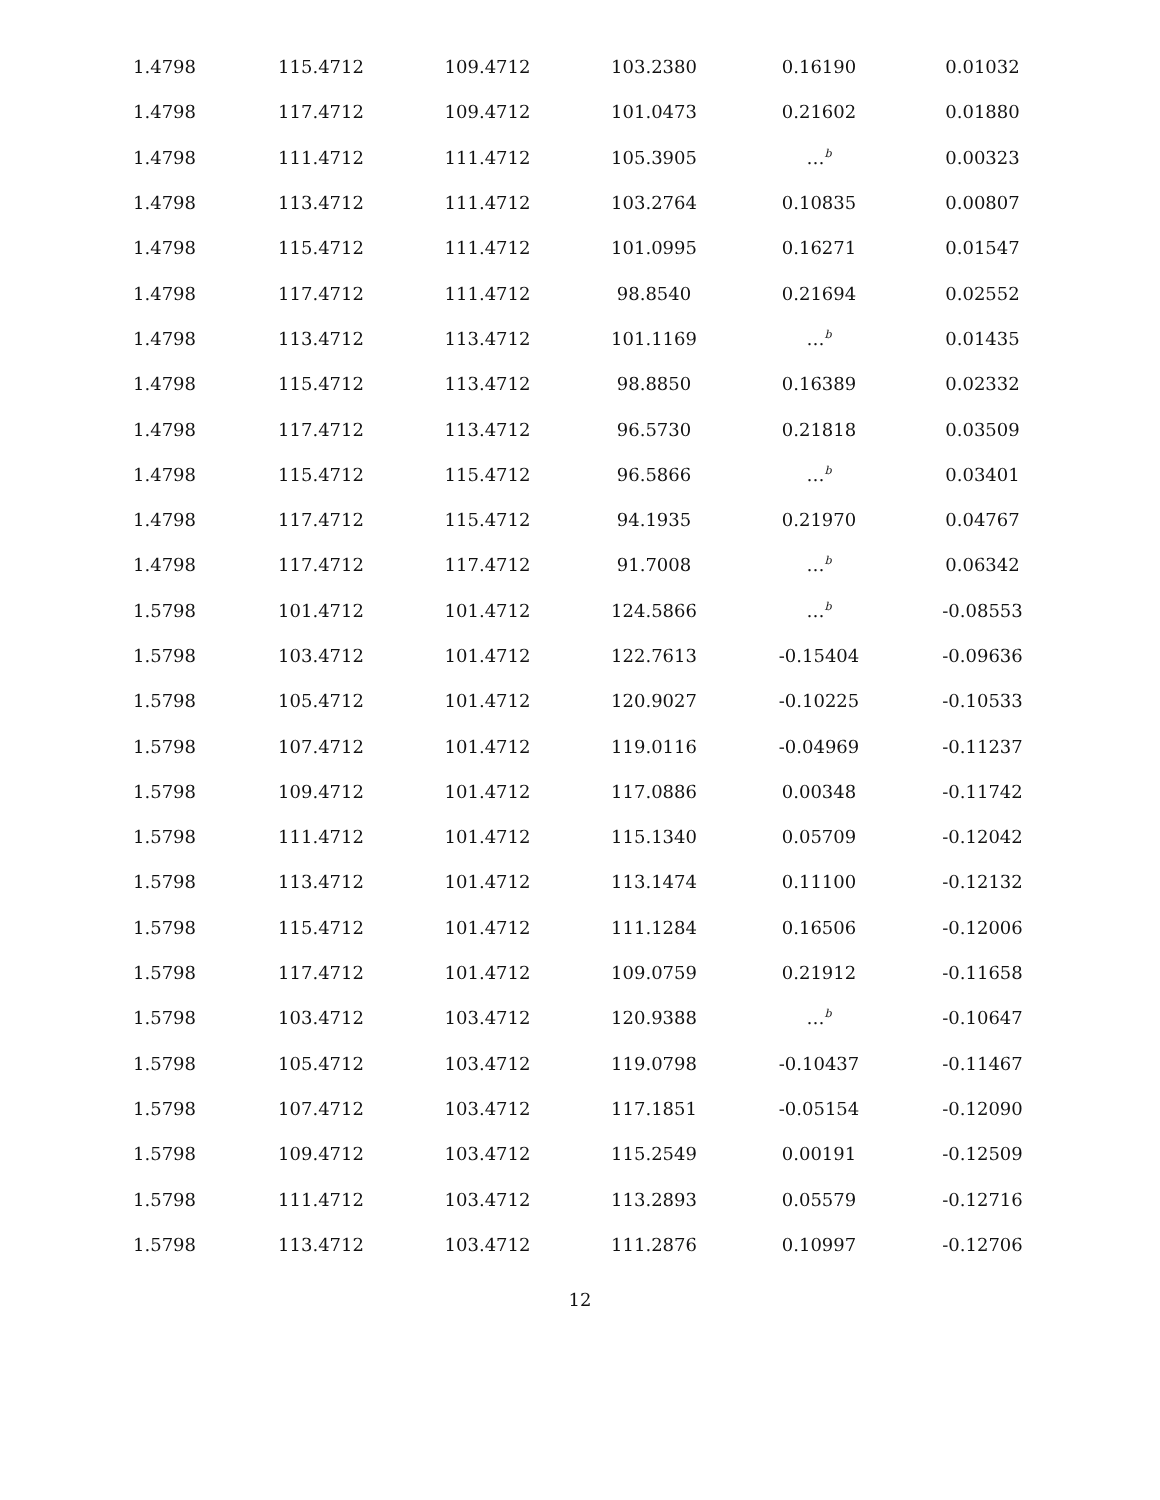| 1.4798 | 115.4712 | 109.4712 | 103.2380 | 0.16190 | 0.01032 |
| 1.4798 | 117.4712 | 109.4712 | 101.0473 | 0.21602 | 0.01880 |
| 1.4798 | 111.4712 | 111.4712 | 105.3905 | …<sup>b</sup> | 0.00323 |
| 1.4798 | 113.4712 | 111.4712 | 103.2764 | 0.10835 | 0.00807 |
| 1.4798 | 115.4712 | 111.4712 | 101.0995 | 0.16271 | 0.01547 |
| 1.4798 | 117.4712 | 111.4712 | 98.8540 | 0.21694 | 0.02552 |
| 1.4798 | 113.4712 | 113.4712 | 101.1169 | …<sup>b</sup> | 0.01435 |
| 1.4798 | 115.4712 | 113.4712 | 98.8850 | 0.16389 | 0.02332 |
| 1.4798 | 117.4712 | 113.4712 | 96.5730 | 0.21818 | 0.03509 |
| 1.4798 | 115.4712 | 115.4712 | 96.5866 | …<sup>b</sup> | 0.03401 |
| 1.4798 | 117.4712 | 115.4712 | 94.1935 | 0.21970 | 0.04767 |
| 1.4798 | 117.4712 | 117.4712 | 91.7008 | …<sup>b</sup> | 0.06342 |
| 1.5798 | 101.4712 | 101.4712 | 124.5866 | …<sup>b</sup> | -0.08553 |
| 1.5798 | 103.4712 | 101.4712 | 122.7613 | -0.15404 | -0.09636 |
| 1.5798 | 105.4712 | 101.4712 | 120.9027 | -0.10225 | -0.10533 |
| 1.5798 | 107.4712 | 101.4712 | 119.0116 | -0.04969 | -0.11237 |
| 1.5798 | 109.4712 | 101.4712 | 117.0886 | 0.00348 | -0.11742 |
| 1.5798 | 111.4712 | 101.4712 | 115.1340 | 0.05709 | -0.12042 |
| 1.5798 | 113.4712 | 101.4712 | 113.1474 | 0.11100 | -0.12132 |
| 1.5798 | 115.4712 | 101.4712 | 111.1284 | 0.16506 | -0.12006 |
| 1.5798 | 117.4712 | 101.4712 | 109.0759 | 0.21912 | -0.11658 |
| 1.5798 | 103.4712 | 103.4712 | 120.9388 | …<sup>b</sup> | -0.10647 |
| 1.5798 | 105.4712 | 103.4712 | 119.0798 | -0.10437 | -0.11467 |
| 1.5798 | 107.4712 | 103.4712 | 117.1851 | -0.05154 | -0.12090 |
| 1.5798 | 109.4712 | 103.4712 | 115.2549 | 0.00191 | -0.12509 |
| 1.5798 | 111.4712 | 103.4712 | 113.2893 | 0.05579 | -0.12716 |
| 1.5798 | 113.4712 | 103.4712 | 111.2876 | 0.10997 | -0.12706 |
12